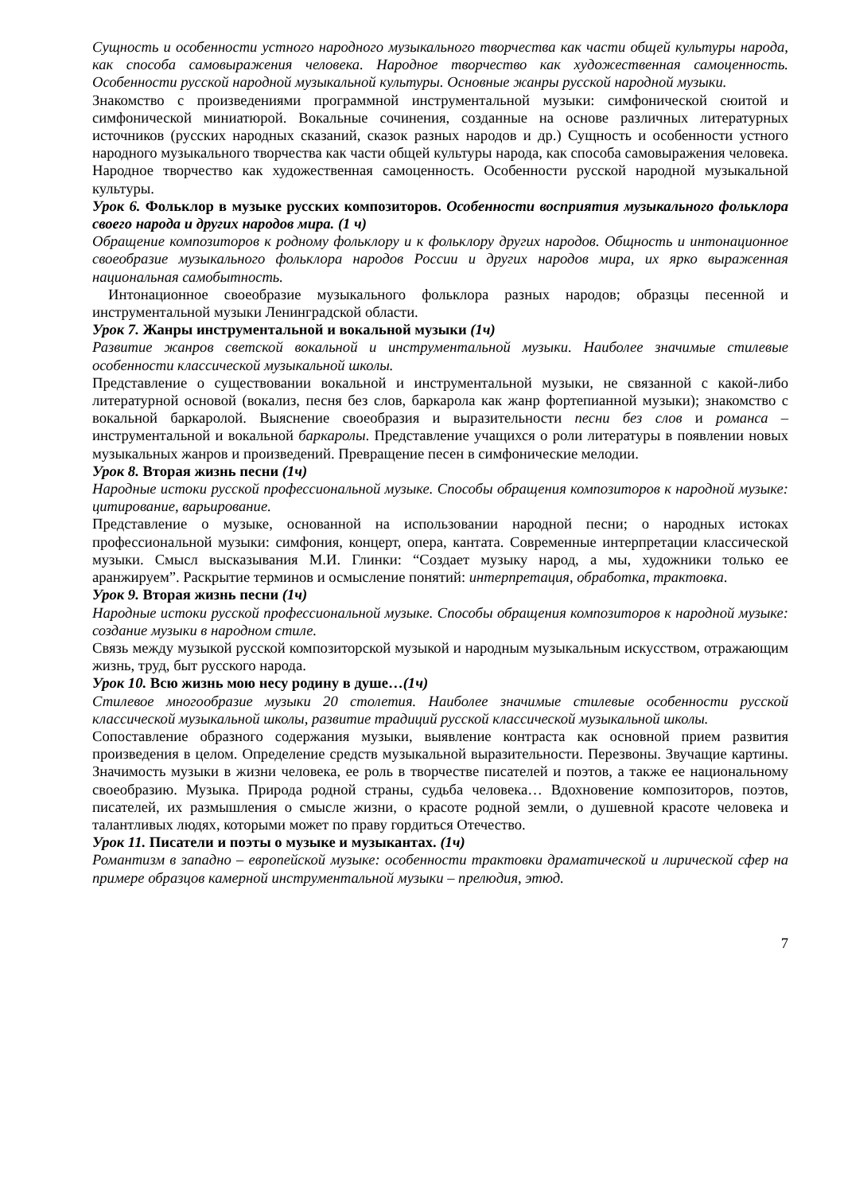Сущность и особенности устного народного музыкального творчества как части общей культуры народа, как способа самовыражения человека. Народное творчество как художественная самоценность. Особенности русской народной музыкальной культуры. Основные жанры русской народной музыки.
Знакомство с произведениями программной инструментальной музыки: симфонической сюитой и симфонической миниатюрой. Вокальные сочинения, созданные на основе различных литературных источников (русских народных сказаний, сказок разных народов и др.) Сущность и особенности устного народного музыкального творчества как части общей культуры народа, как способа самовыражения человека. Народное творчество как художественная самоценность. Особенности русской народной музыкальной культуры.
Урок 6. Фольклор в музыке русских композиторов. Особенности восприятия музыкального фольклора своего народа и других народов мира. (1 ч)
Обращение композиторов к родному фольклору и к фольклору других народов. Общность и интонационное своеобразие музыкального фольклора народов России и других народов мира, их ярко выраженная национальная самобытность.
Интонационное своеобразие музыкального фольклора разных народов; образцы песенной и инструментальной музыки Ленинградской области.
Урок 7. Жанры инструментальной и вокальной музыки (1ч)
Развитие жанров светской вокальной и инструментальной музыки. Наиболее значимые стилевые особенности классической музыкальной школы.
Представление о существовании вокальной и инструментальной музыки, не связанной с какой-либо литературной основой (вокализ, песня без слов, баркарола как жанр фортепианной музыки); знакомство с вокальной баркаролой. Выяснение своеобразия и выразительности песни без слов и романса – инструментальной и вокальной баркаролы. Представление учащихся о роли литературы в появлении новых музыкальных жанров и произведений. Превращение песен в симфонические мелодии.
Урок 8. Вторая жизнь песни (1ч)
Народные истоки русской профессиональной музыке. Способы обращения композиторов к народной музыке: цитирование, варьирование.
Представление о музыке, основанной на использовании народной песни; о народных истоках профессиональной музыки: симфония, концерт, опера, кантата. Современные интерпретации классической музыки. Смысл высказывания М.И. Глинки: “Создает музыку народ, а мы, художники только ее аранжируем”. Раскрытие терминов и осмысление понятий: интерпретация, обработка, трактовка.
Урок 9. Вторая жизнь песни (1ч)
Народные истоки русской профессиональной музыке. Способы обращения композиторов к народной музыке: создание музыки в народном стиле.
Связь между музыкой русской композиторской музыкой и народным музыкальным искусством, отражающим жизнь, труд, быт русского народа.
Урок 10. Всю жизнь мою несу родину в душе…(1ч)
Стилевое многообразие музыки 20 столетия. Наиболее значимые стилевые особенности русской классической музыкальной школы, развитие традиций русской классической музыкальной школы.
Сопоставление образного содержания музыки, выявление контраста как основной прием развития произведения в целом. Определение средств музыкальной выразительности. Перезвоны. Звучащие картины. Значимость музыки в жизни человека, ее роль в творчестве писателей и поэтов, а также ее национальному своеобразию. Музыка. Природа родной страны, судьба человека… Вдохновение композиторов, поэтов, писателей, их размышления о смысле жизни, о красоте родной земли, о душевной красоте человека и талантливых людях, которыми может по праву гордиться Отечество.
Урок 11. Писатели и поэты о музыке и музыкантах. (1ч)
Романтизм в западно – европейской музыке: особенности трактовки драматической и лирической сфер на примере образцов камерной инструментальной музыки – прелюдия, этюд.
7